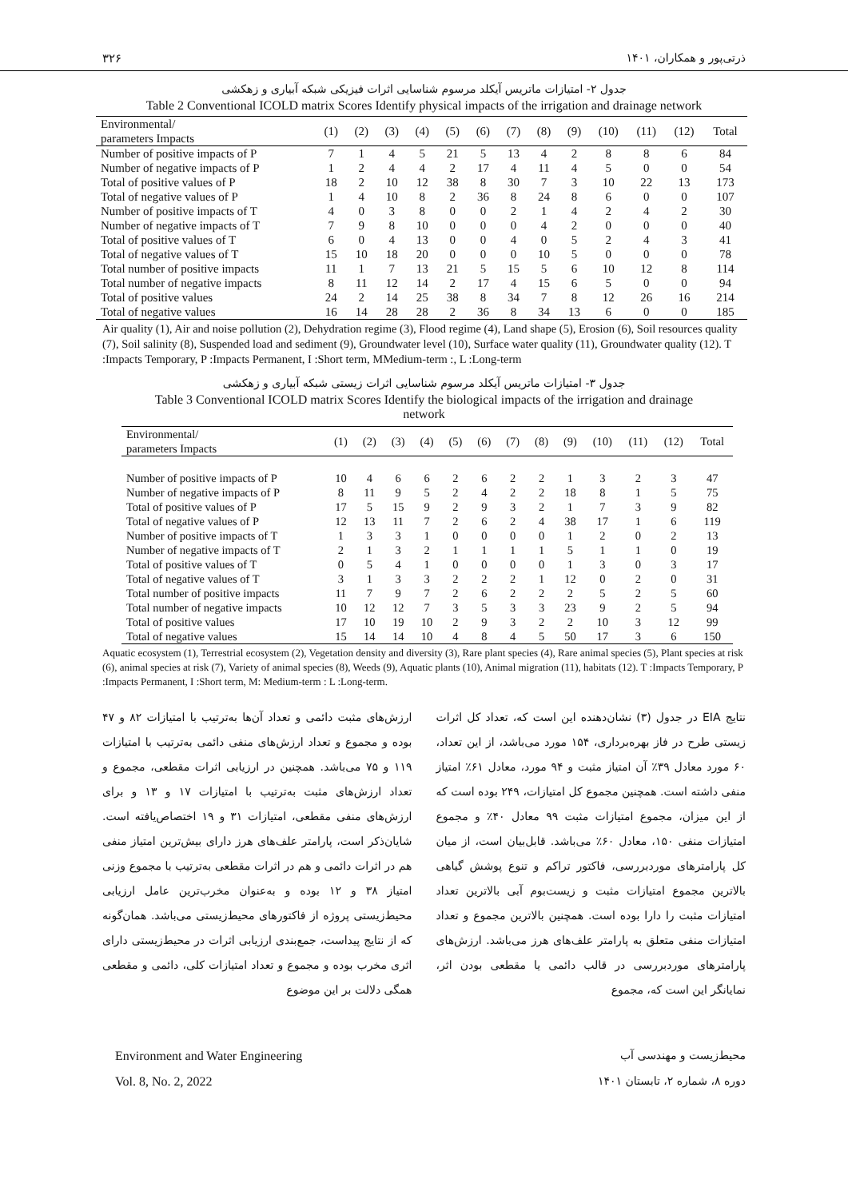۳۲۶ ذرتی‌پور و همکاران، ۱۴۰۱
جدول ۲- امتیازات ماتریس آیکلد مرسوم شناسایی اثرات فیزیکی شبکه آبیاری و زهکشی
Table 2 Conventional ICOLD matrix Scores Identify physical impacts of the irrigation and drainage network
| Environmental/ parameters Impacts | (1) | (2) | (3) | (4) | (5) | (6) | (7) | (8) | (9) | (10) | (11) | (12) | Total |
| --- | --- | --- | --- | --- | --- | --- | --- | --- | --- | --- | --- | --- | --- |
| Number of positive impacts of P | 7 | 1 | 4 | 5 | 21 | 5 | 13 | 4 | 2 | 8 | 8 | 6 | 84 |
| Number of negative impacts of P | 1 | 2 | 4 | 4 | 2 | 17 | 4 | 11 | 4 | 5 | 0 | 0 | 54 |
| Total of positive values of P | 18 | 2 | 10 | 12 | 38 | 8 | 30 | 7 | 3 | 10 | 22 | 13 | 173 |
| Total of negative values of P | 1 | 4 | 10 | 8 | 2 | 36 | 8 | 24 | 8 | 6 | 0 | 0 | 107 |
| Number of positive impacts of T | 4 | 0 | 3 | 8 | 0 | 0 | 2 | 1 | 4 | 2 | 4 | 2 | 30 |
| Number of negative impacts of T | 7 | 9 | 8 | 10 | 0 | 0 | 0 | 4 | 2 | 0 | 0 | 0 | 40 |
| Total of positive values of T | 6 | 0 | 4 | 13 | 0 | 0 | 4 | 0 | 5 | 2 | 4 | 3 | 41 |
| Total of negative values of T | 15 | 10 | 18 | 20 | 0 | 0 | 0 | 10 | 5 | 0 | 0 | 0 | 78 |
| Total number of positive impacts | 11 | 1 | 7 | 13 | 21 | 5 | 15 | 5 | 6 | 10 | 12 | 8 | 114 |
| Total number of negative impacts | 8 | 11 | 12 | 14 | 2 | 17 | 4 | 15 | 6 | 5 | 0 | 0 | 94 |
| Total of positive values | 24 | 2 | 14 | 25 | 38 | 8 | 34 | 7 | 8 | 12 | 26 | 16 | 214 |
| Total of negative values | 16 | 14 | 28 | 28 | 2 | 36 | 8 | 34 | 13 | 6 | 0 | 0 | 185 |
Air quality (1), Air and noise pollution (2), Dehydration regime (3), Flood regime (4), Land shape (5), Erosion (6), Soil resources quality (7), Soil salinity (8), Suspended load and sediment (9), Groundwater level (10), Surface water quality (11), Groundwater quality (12). T :Impacts Temporary, P :Impacts Permanent, I :Short term, MMedium-term :, L :Long-term
جدول ۳- امتیازات ماتریس آیکلد مرسوم شناسایی اثرات زیستی شبکه آبیاری و زهکشی
Table 3 Conventional ICOLD matrix Scores Identify the biological impacts of the irrigation and drainage
network
| Environmental/ parameters Impacts | (1) | (2) | (3) | (4) | (5) | (6) | (7) | (8) | (9) | (10) | (11) | (12) | Total |
| --- | --- | --- | --- | --- | --- | --- | --- | --- | --- | --- | --- | --- | --- |
| Number of positive impacts of P | 10 | 4 | 6 | 6 | 2 | 6 | 2 | 2 | 1 | 3 | 2 | 3 | 47 |
| Number of negative impacts of P | 8 | 11 | 9 | 5 | 2 | 4 | 2 | 2 | 18 | 8 | 1 | 5 | 75 |
| Total of positive values of P | 17 | 5 | 15 | 9 | 2 | 9 | 3 | 2 | 1 | 7 | 3 | 9 | 82 |
| Total of negative values of P | 12 | 13 | 11 | 7 | 2 | 6 | 2 | 4 | 38 | 17 | 1 | 6 | 119 |
| Number of positive impacts of T | 1 | 3 | 3 | 1 | 0 | 0 | 0 | 0 | 1 | 2 | 0 | 2 | 13 |
| Number of negative impacts of T | 2 | 1 | 3 | 2 | 1 | 1 | 1 | 1 | 5 | 1 | 1 | 0 | 19 |
| Total of positive values of T | 0 | 5 | 4 | 1 | 0 | 0 | 0 | 0 | 1 | 3 | 0 | 3 | 17 |
| Total of negative values of T | 3 | 1 | 3 | 3 | 2 | 2 | 2 | 1 | 12 | 0 | 2 | 0 | 31 |
| Total number of positive impacts | 11 | 7 | 9 | 7 | 2 | 6 | 2 | 2 | 2 | 5 | 2 | 5 | 60 |
| Total number of negative impacts | 10 | 12 | 12 | 7 | 3 | 5 | 3 | 3 | 23 | 9 | 2 | 5 | 94 |
| Total of positive values | 17 | 10 | 19 | 10 | 2 | 9 | 3 | 2 | 2 | 10 | 3 | 12 | 99 |
| Total of negative values | 15 | 14 | 14 | 10 | 4 | 8 | 4 | 5 | 50 | 17 | 3 | 6 | 150 |
Aquatic ecosystem (1), Terrestrial ecosystem (2), Vegetation density and diversity (3), Rare plant species (4), Rare animal species (5), Plant species at risk (6), animal species at risk (7), Variety of animal species (8), Weeds (9), Aquatic plants (10), Animal migration (11), habitats (12). T :Impacts Temporary, P :Impacts Permanent, I :Short term, M: Medium-term : L :Long-term.
نتایج EIA در جدول (۳) نشان‌دهنده این است که، تعداد کل اثرات زیستی طرح در فاز بهره‌برداری، ۱۵۴ مورد می‌باشد، از این تعداد، ۶۰ مورد معادل ۳۹٪ آن امتیاز مثبت و ۹۴ مورد، معادل ۶۱٪ امتیاز منفی داشته است. همچنین مجموع کل امتیازات، ۲۴۹ بوده است که از این میزان، مجموع امتیازات مثبت ۹۹ معادل ۴۰٪ و مجموع امتیازات منفی ۱۵۰، معادل ۶۰٪ می‌باشد. قابل‌بیان است، از میان کل پارامترهای موردبررسی، فاکتور تراکم و تنوع پوشش گیاهی بالاترین مجموع امتیازات مثبت و زیست‌بوم آبی بالاترین تعداد امتیازات مثبت را دارا بوده است. همچنین بالاترین مجموع و تعداد امتیازات منفی متعلق به پارامتر علف‌های هرز می‌باشد. ارزش‌های پارامترهای موردبررسی در قالب دائمی یا مقطعی بودن اثر، نمایانگر این است که، مجموع
ارزش‌های مثبت دائمی و تعداد آن‌ها به‌ترتیب با امتیازات ۸۲ و ۴۷ بوده و مجموع و تعداد ارزش‌های منفی دائمی به‌ترتیب با امتیازات ۱۱۹ و ۷۵ می‌باشد. همچنین در ارزیابی اثرات مقطعی، مجموع و تعداد ارزش‌های مثبت به‌ترتیب با امتیازات ۱۷ و ۱۳ و برای ارزش‌های منفی مقطعی، امتیازات ۳۱ و ۱۹ اختصاص‌یافته است. شایان‌ذکر است، پارامتر علف‌های هرز دارای بیش‌ترین امتیاز منفی هم در اثرات دائمی و هم در اثرات مقطعی به‌ترتیب با مجموع وزنی امتیاز ۳۸ و ۱۲ بوده و به‌عنوان مخرب‌ترین عامل ارزیابی محیط‌زیستی پروژه از فاکتورهای محیط‌زیستی می‌باشد. همان‌گونه که از نتایج پیداست، جمع‌بندی ارزیابی اثرات در محیط‌زیستی دارای اثری مخرب بوده و مجموع و تعداد امتیازات کلی، دائمی و مقطعی همگی دلالت بر این موضوع
Environment and Water Engineering
محیط‌زیست و مهندسی آب
Vol. 8, No. 2, 2022 دوره ۸، شماره ۲، تابستان ۱۴۰۱